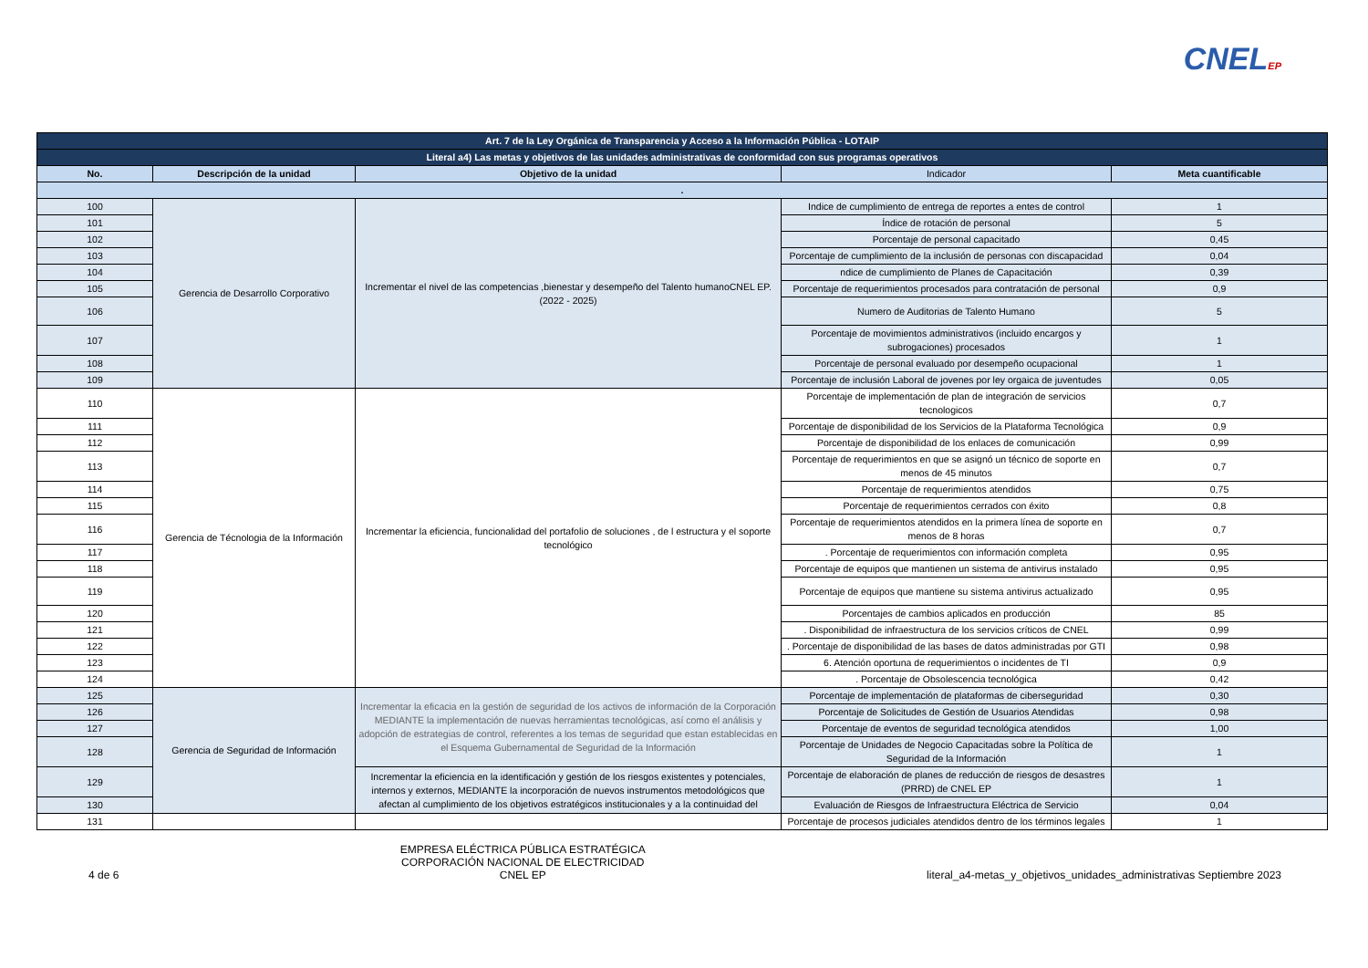CNELEP
| Art. 7 de la Ley Orgánica de Transparencia y Acceso a la Información Pública - LOTAIP | | | | |
| Literal a4) Las metas y objetivos de las unidades administrativas de conformidad con sus programas operativos | | | | |
| No. | Descripción de la unidad | Objetivo de la unidad | Indicador | Meta cuantificable |
| . | | | | |
| 100 | Gerencia de Desarrollo Corporativo | Incrementar el nivel de las competencias ,bienestar y desempeño del Talento humanoCNEL EP. (2022 - 2025) | Indice de cumplimiento de entrega de reportes a entes de control | 1 |
| 101 | | | Índice de rotación de personal | 5 |
| 102 | | | Porcentaje de personal capacitado | 0,45 |
| 103 | | | Porcentaje de cumplimiento de la inclusión de personas con discapacidad | 0,04 |
| 104 | | | ndice de cumplimiento de Planes de Capacitación | 0,39 |
| 105 | | | Porcentaje de requerimientos procesados para contratación de personal | 0,9 |
| 106 | | | Numero de Auditorias de Talento Humano | 5 |
| 107 | | | Porcentaje de movimientos administrativos (incluido encargos y subrogaciones) procesados | 1 |
| 108 | | | Porcentaje de personal evaluado por desempeño ocupacional | 1 |
| 109 | | | Porcentaje de inclusión Laboral de jovenes por ley orgaica de juventudes | 0,05 |
| 110 | Gerencia de Técnologia de la Información | Incrementar la eficiencia, funcionalidad del portafolio de soluciones , de l estructura y el soporte tecnológico | Porcentaje de implementación de plan de integración de servicios tecnologicos | 0,7 |
| 111 | | | Porcentaje de disponibilidad de los Servicios de la Plataforma Tecnológica | 0,9 |
| 112 | | | Porcentaje de disponibilidad de los enlaces de comunicación | 0,99 |
| 113 | | | Porcentaje de requerimientos en que se asignó un técnico de soporte en menos de 45 minutos | 0,7 |
| 114 | | | Porcentaje de requerimientos atendidos | 0,75 |
| 115 | | | Porcentaje de requerimientos cerrados con éxito | 0,8 |
| 116 | | | Porcentaje de requerimientos atendidos en la primera línea de soporte en menos de 8 horas | 0,7 |
| 117 | | | . Porcentaje de requerimientos con información completa | 0,95 |
| 118 | | | Porcentaje de equipos que mantienen un sistema de antivirus instalado | 0,95 |
| 119 | | | Porcentaje de equipos que mantiene su sistema antivirus actualizado | 0,95 |
| 120 | | | Porcentajes de cambios aplicados en producción | 85 |
| 121 | | | . Disponibilidad de infraestructura de los servicios críticos de CNEL | 0,99 |
| 122 | | | . Porcentaje de disponibilidad de las bases de datos administradas por GTI | 0,98 |
| 123 | | | 6. Atención oportuna de requerimientos o incidentes de TI | 0,9 |
| 124 | | | . Porcentaje de Obsolescencia tecnológica | 0,42 |
| 125 | Gerencia de Seguridad de Información | Incrementar la eficacia en la gestión de seguridad de los activos de información de la Corporación MEDIANTE la implementación de nuevas herramientas tecnológicas, así como el análisis y adopción de estrategias de control, referentes a los temas de seguridad que estan establecidas en el Esquema Gubernamental de Seguridad de la Información | Porcentaje de implementación de plataformas de ciberseguridad | 0,30 |
| 126 | | | Porcentaje de Solicitudes de Gestión de Usuarios Atendidas | 0,98 |
| 127 | | | Porcentaje de eventos de seguridad tecnológica atendidos | 1,00 |
| 128 | | | Porcentaje de Unidades de Negocio Capacitadas sobre la Política de Seguridad de la Información | 1 |
| 129 | | Incrementar la eficiencia en la identificación y gestión de los riesgos existentes y potenciales, internos y externos, MEDIANTE la incorporación de nuevos instrumentos metodológicos que afectan al cumplimiento de los objetivos estratégicos institucionales y a la continuidad del | Porcentaje de elaboración de planes de reducción de riesgos de desastres (PRRD) de CNEL EP | 1 |
| 130 | | | Evaluación de Riesgos de Infraestructura Eléctrica de Servicio | 0,04 |
| 131 | | | Porcentaje de procesos judiciales atendidos dentro de los términos legales | 1 |
4 de 6
EMPRESA ELÉCTRICA PÚBLICA ESTRATÉGICA
CORPORACIÓN NACIONAL DE ELECTRICIDAD
CNEL EP
literal_a4-metas_y_objetivos_unidades_administrativas Septiembre 2023